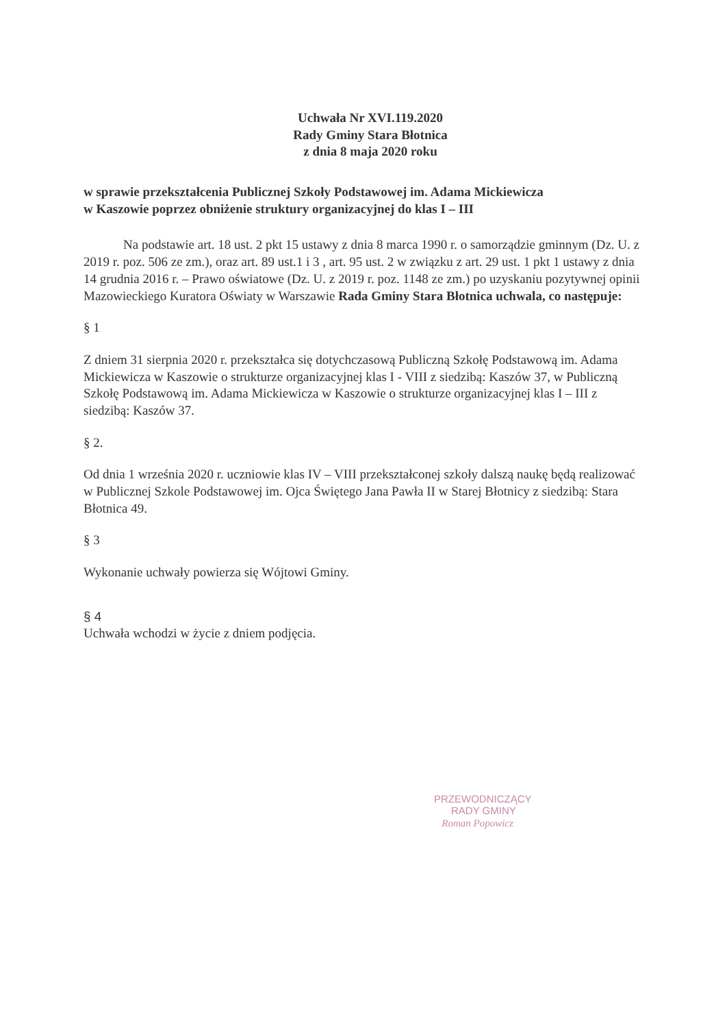Uchwała Nr XVI.119.2020
Rady Gminy Stara Błotnica
z dnia 8 maja 2020 roku
w sprawie przekształcenia Publicznej Szkoły Podstawowej im. Adama Mickiewicza
w Kaszowie poprzez obniżenie struktury organizacyjnej do klas I – III
Na podstawie art. 18 ust. 2 pkt 15 ustawy z dnia 8 marca 1990 r. o samorządzie gminnym (Dz. U. z 2019 r. poz. 506 ze zm.), oraz art. 89 ust.1 i 3 , art. 95 ust. 2 w związku z art. 29 ust. 1 pkt 1 ustawy z dnia 14 grudnia 2016 r. – Prawo oświatowe (Dz. U. z 2019 r. poz. 1148 ze zm.) po uzyskaniu pozytywnej opinii Mazowieckiego Kuratora Oświaty w Warszawie Rada Gminy Stara Błotnica uchwala, co następuje:
§ 1
Z dniem 31 sierpnia 2020 r. przekształca się dotychczasową Publiczną Szkołę Podstawową im. Adama Mickiewicza w Kaszowie o strukturze organizacyjnej klas I - VIII z siedzibą: Kaszów 37, w Publiczną Szkołę Podstawową im. Adama Mickiewicza w Kaszowie o strukturze organizacyjnej klas I – III z siedzibą: Kaszów 37.
§ 2.
Od dnia 1 września 2020 r. uczniowie klas IV – VIII przekształconej szkoły dalszą naukę będą realizować w Publicznej Szkole Podstawowej im. Ojca Świętego Jana Pawła II w Starej Błotnicy z siedzibą: Stara Błotnica 49.
§ 3
Wykonanie uchwały powierza się Wójtowi Gminy.
§ 4
Uchwała wchodzi w życie z dniem podjęcia.
PRZEWODNICZĄCY
RADY GMINY
Roman Popowicz